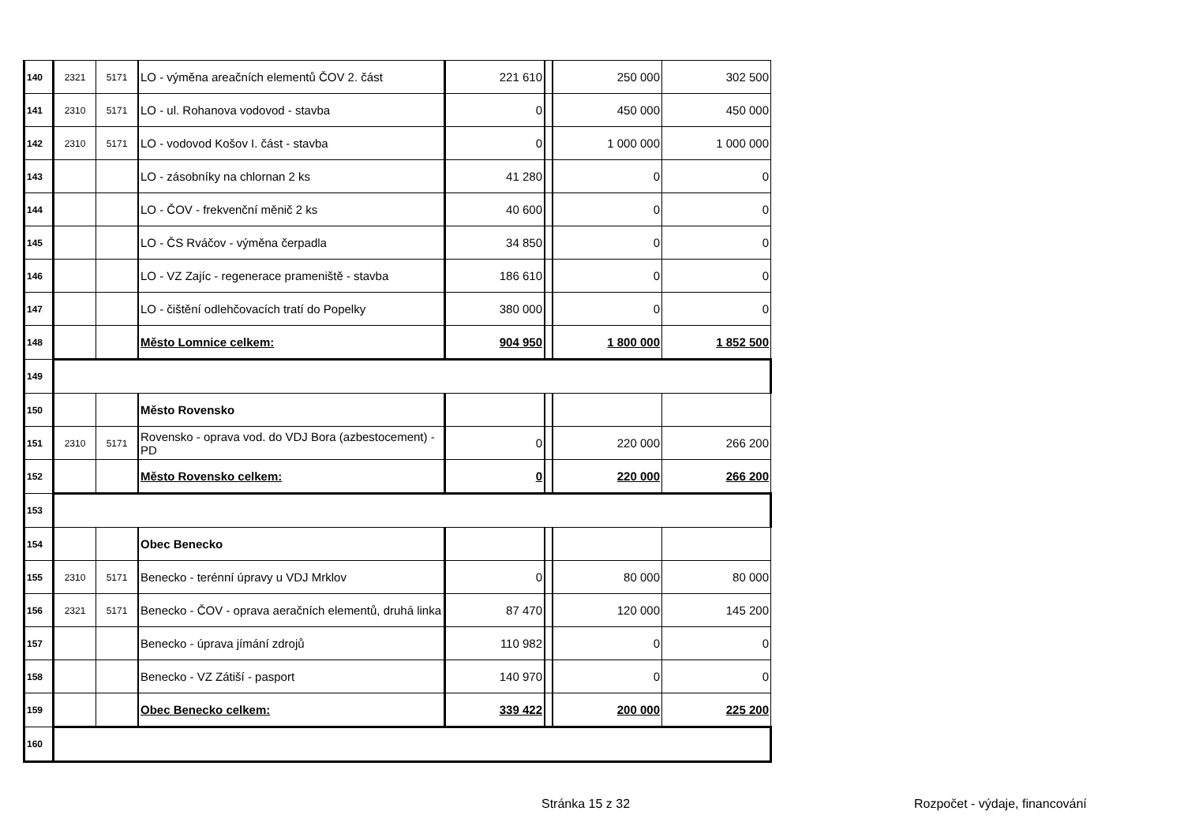| 140 | 2321 | 5171 | LO - výměna areačních elementů ČOV 2. část | 221 610 | | 250 000 | 302 500 |
| 141 | 2310 | 5171 | LO - ul. Rohanova vodovod - stavba | 0 | | 450 000 | 450 000 |
| 142 | 2310 | 5171 | LO - vodovod Košov I. část - stavba | 0 | | 1 000 000 | 1 000 000 |
| 143 | | | LO - zásobníky na chlornan 2 ks | 41 280 | | 0 | 0 |
| 144 | | | LO - ČOV - frekvenční měnič 2 ks | 40 600 | | 0 | 0 |
| 145 | | | LO - ČS Rváčov - výměna čerpadla | 34 850 | | 0 | 0 |
| 146 | | | LO - VZ Zajíc - regenerace prameniště - stavba | 186 610 | | 0 | 0 |
| 147 | | | LO - čištění odlehčovacích tratí do Popelky | 380 000 | | 0 | 0 |
| 148 | | | Město Lomnice celkem: | 904 950 | | 1 800 000 | 1 852 500 |
| 149 | | | | | | | |
| 150 | | | Město Rovensko | | | | |
| 151 | 2310 | 5171 | Rovensko - oprava vod. do VDJ Bora (azbestocement) - PD | 0 | | 220 000 | 266 200 |
| 152 | | | Město Rovensko celkem: | 0 | | 220 000 | 266 200 |
| 153 | | | | | | | |
| 154 | | | Obec Benecko | | | | |
| 155 | 2310 | 5171 | Benecko - terénní úpravy u VDJ Mrklov | 0 | | 80 000 | 80 000 |
| 156 | 2321 | 5171 | Benecko - ČOV - oprava aeračních elementů, druhá linka | 87 470 | | 120 000 | 145 200 |
| 157 | | | Benecko - úprava jímání zdrojů | 110 982 | | 0 | 0 |
| 158 | | | Benecko - VZ Zátiší - pasport | 140 970 | | 0 | 0 |
| 159 | | | Obec Benecko celkem: | 339 422 | | 200 000 | 225 200 |
| 160 | | | | | | | |
Stránka 15 z 32 Rozpočet - výdaje, financování